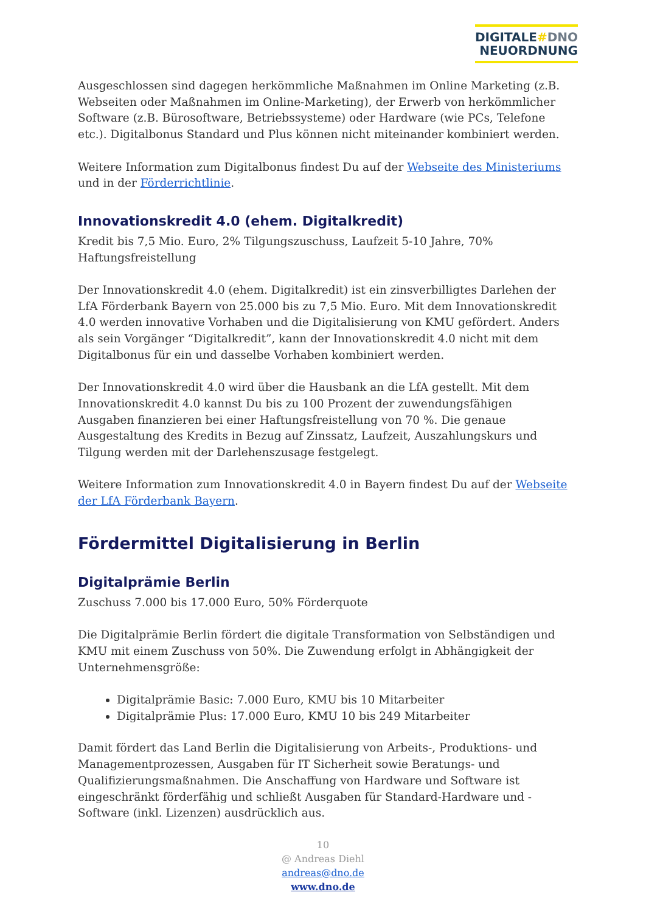DIGITALE#DNO
NEUORDNUNG
Ausgeschlossen sind dagegen herkömmliche Maßnahmen im Online Marketing (z.B. Webseiten oder Maßnahmen im Online-Marketing), der Erwerb von herkömmlicher Software (z.B. Bürosoftware, Betriebssysteme) oder Hardware (wie PCs, Telefone etc.). Digitalbonus Standard und Plus können nicht miteinander kombiniert werden.
Weitere Information zum Digitalbonus findest Du auf der Webseite des Ministeriums und in der Förderrichtlinie.
Innovationskredit 4.0 (ehem. Digitalkredit)
Kredit bis 7,5 Mio. Euro, 2% Tilgungszuschuss, Laufzeit 5-10 Jahre, 70% Haftungsfreistellung
Der Innovationskredit 4.0 (ehem. Digitalkredit) ist ein zinsverbilligtes Darlehen der LfA Förderbank Bayern von 25.000 bis zu 7,5 Mio. Euro. Mit dem Innovationskredit 4.0 werden innovative Vorhaben und die Digitalisierung von KMU gefördert. Anders als sein Vorgänger “Digitalkredit”, kann der Innovationskredit 4.0 nicht mit dem Digitalbonus für ein und dasselbe Vorhaben kombiniert werden.
Der Innovationskredit 4.0 wird über die Hausbank an die LfA gestellt. Mit dem Innovationskredit 4.0 kannst Du bis zu 100 Prozent der zuwendungsfähigen Ausgaben finanzieren bei einer Haftungsfreistellung von 70 %. Die genaue Ausgestaltung des Kredits in Bezug auf Zinssatz, Laufzeit, Auszahlungskurs und Tilgung werden mit der Darlehenszusage festgelegt.
Weitere Information zum Innovationskredit 4.0 in Bayern findest Du auf der Webseite der LfA Förderbank Bayern.
Fördermittel Digitalisierung in Berlin
Digitalprämie Berlin
Zuschuss 7.000 bis 17.000 Euro, 50% Förderquote
Die Digitalprämie Berlin fördert die digitale Transformation von Selbständigen und KMU mit einem Zuschuss von 50%. Die Zuwendung erfolgt in Abhängigkeit der Unternehmensgröße:
Digitalprämie Basic: 7.000 Euro, KMU bis 10 Mitarbeiter
Digitalprämie Plus: 17.000 Euro, KMU 10 bis 249 Mitarbeiter
Damit fördert das Land Berlin die Digitalisierung von Arbeits-, Produktions- und Managementprozessen, Ausgaben für IT Sicherheit sowie Beratungs- und Qualifizierungsmaßnahmen. Die Anschaffung von Hardware und Software ist eingeschränkt förderfähig und schließt Ausgaben für Standard-Hardware und -Software (inkl. Lizenzen) ausdrücklich aus.
10
@ Andreas Diehl
andreas@dno.de
www.dno.de